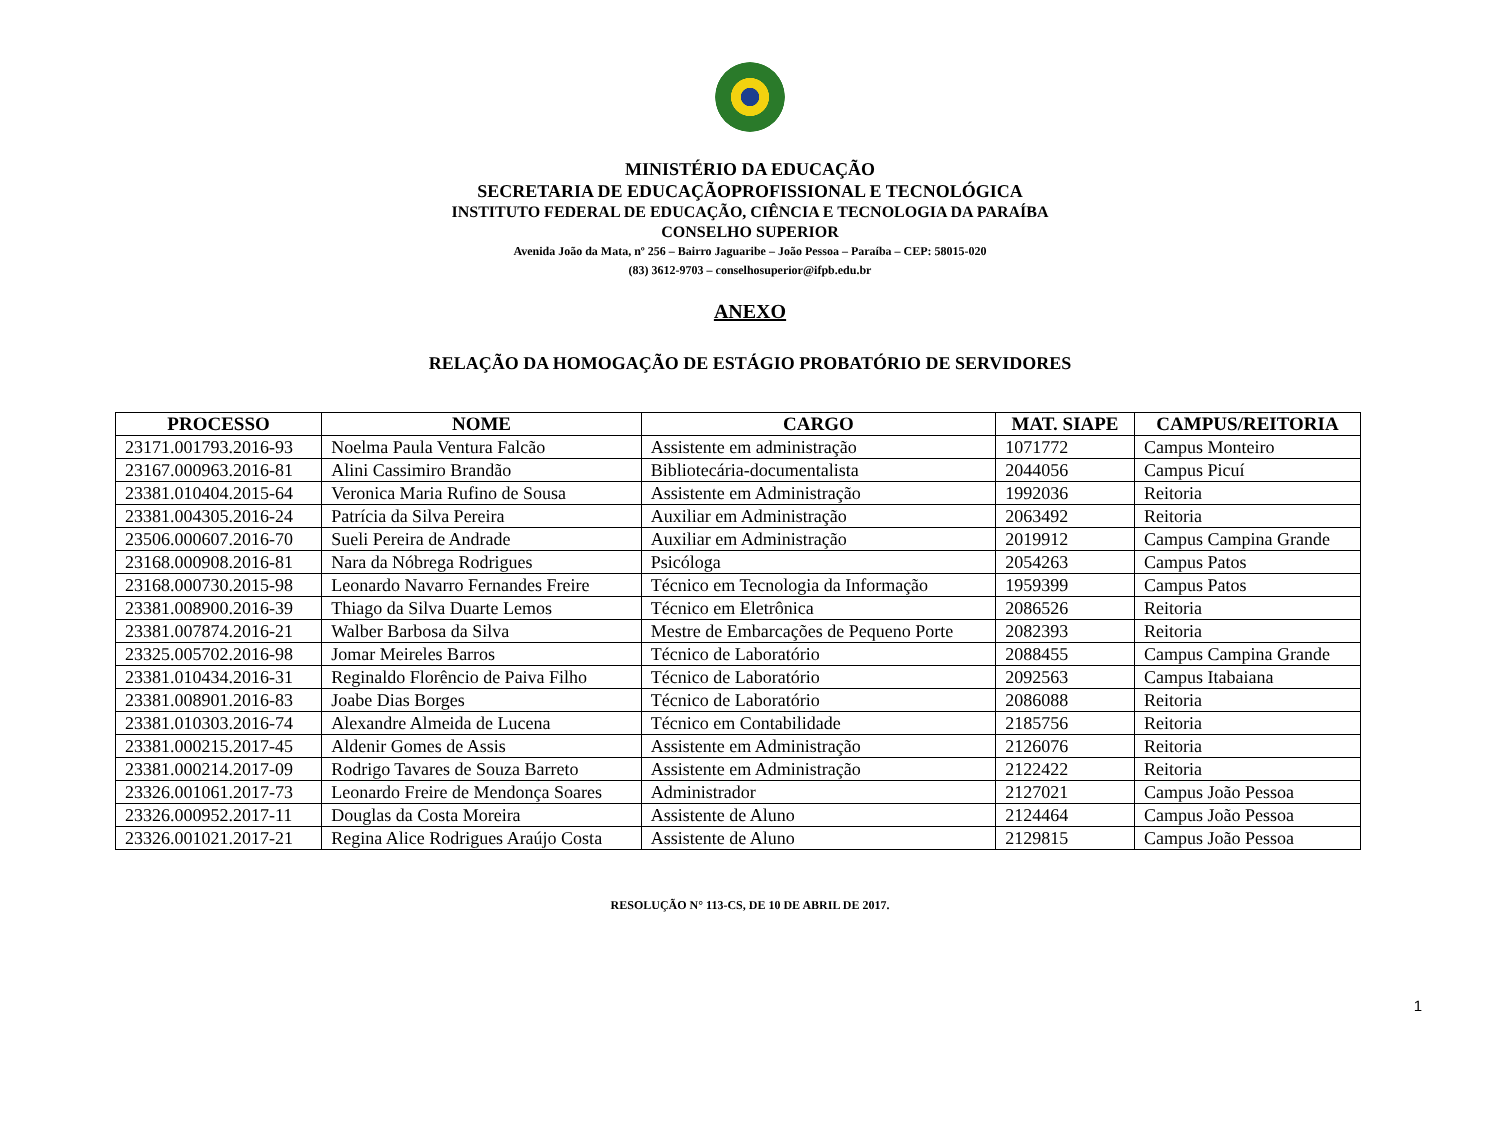MINISTÉRIO DA EDUCAÇÃO
SECRETARIA DE EDUCAÇÃOPROFISSIONAL E TECNOLÓGICA
INSTITUTO FEDERAL DE EDUCAÇÃO, CIÊNCIA E TECNOLOGIA DA PARAÍBA
CONSELHO SUPERIOR
Avenida João da Mata, nº 256 – Bairro Jaguaribe – João Pessoa – Paraíba – CEP: 58015-020
(83) 3612-9703 – conselhosuperior@ifpb.edu.br
ANEXO
RELAÇÃO DA HOMOGAÇÃO DE ESTÁGIO PROBATÓRIO DE SERVIDORES
| PROCESSO | NOME | CARGO | MAT. SIAPE | CAMPUS/REITORIA |
| --- | --- | --- | --- | --- |
| 23171.001793.2016-93 | Noelma Paula Ventura Falcão | Assistente em administração | 1071772 | Campus Monteiro |
| 23167.000963.2016-81 | Alini Cassimiro Brandão | Bibliotecária-documentalista | 2044056 | Campus Picuí |
| 23381.010404.2015-64 | Veronica Maria Rufino de Sousa | Assistente em Administração | 1992036 | Reitoria |
| 23381.004305.2016-24 | Patrícia da Silva Pereira | Auxiliar em Administração | 2063492 | Reitoria |
| 23506.000607.2016-70 | Sueli Pereira de Andrade | Auxiliar em Administração | 2019912 | Campus Campina Grande |
| 23168.000908.2016-81 | Nara da Nóbrega Rodrigues | Psicóloga | 2054263 | Campus Patos |
| 23168.000730.2015-98 | Leonardo Navarro Fernandes Freire | Técnico em Tecnologia da Informação | 1959399 | Campus Patos |
| 23381.008900.2016-39 | Thiago da Silva Duarte Lemos | Técnico em Eletrônica | 2086526 | Reitoria |
| 23381.007874.2016-21 | Walber Barbosa da Silva | Mestre de Embarcações de Pequeno Porte | 2082393 | Reitoria |
| 23325.005702.2016-98 | Jomar Meireles Barros | Técnico de Laboratório | 2088455 | Campus Campina Grande |
| 23381.010434.2016-31 | Reginaldo Florêncio de Paiva Filho | Técnico de Laboratório | 2092563 | Campus Itabaiana |
| 23381.008901.2016-83 | Joabe Dias Borges | Técnico de Laboratório | 2086088 | Reitoria |
| 23381.010303.2016-74 | Alexandre Almeida de Lucena | Técnico em Contabilidade | 2185756 | Reitoria |
| 23381.000215.2017-45 | Aldenir Gomes de Assis | Assistente em Administração | 2126076 | Reitoria |
| 23381.000214.2017-09 | Rodrigo Tavares de Souza Barreto | Assistente em Administração | 2122422 | Reitoria |
| 23326.001061.2017-73 | Leonardo Freire de Mendonça Soares | Administrador | 2127021 | Campus João Pessoa |
| 23326.000952.2017-11 | Douglas da Costa Moreira | Assistente de Aluno | 2124464 | Campus João Pessoa |
| 23326.001021.2017-21 | Regina Alice Rodrigues Araújo Costa | Assistente de Aluno | 2129815 | Campus João Pessoa |
1
RESOLUÇÃO N° 113-CS, DE 10 DE ABRIL DE 2017.